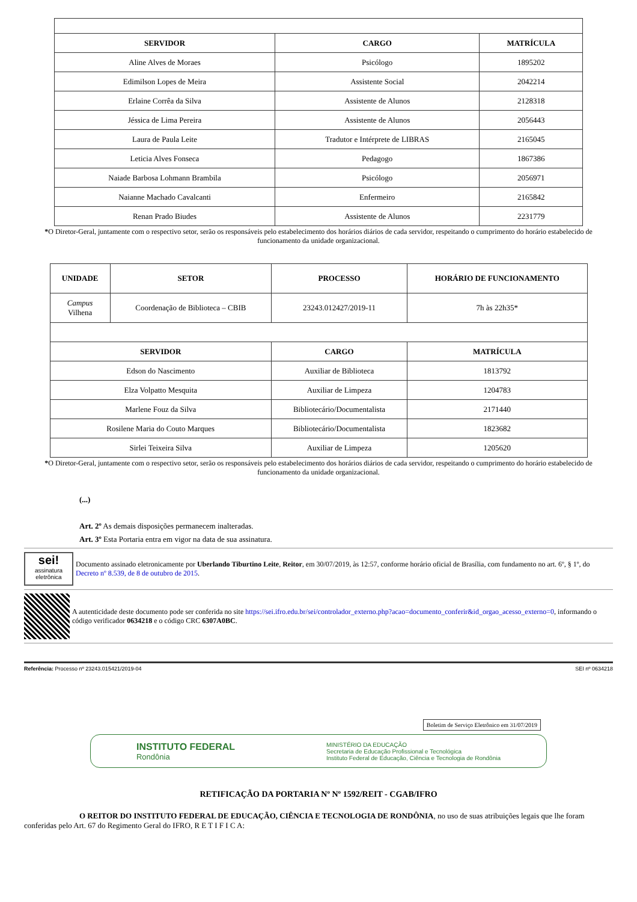| SERVIDOR | CARGO | MATRÍCULA |
| --- | --- | --- |
| Aline Alves de Moraes | Psicólogo | 1895202 |
| Edimilson Lopes de Meira | Assistente Social | 2042214 |
| Erlaine Corrêa da Silva | Assistente de Alunos | 2128318 |
| Jéssica de Lima Pereira | Assistente de Alunos | 2056443 |
| Laura de Paula Leite | Tradutor e Intérprete de LIBRAS | 2165045 |
| Leticia Alves Fonseca | Pedagogo | 1867386 |
| Naiade Barbosa Lohmann Brambila | Psicólogo | 2056971 |
| Naianne Machado Cavalcanti | Enfermeiro | 2165842 |
| Renan Prado Biudes | Assistente de Alunos | 2231779 |
*O Diretor-Geral, juntamente com o respectivo setor, serão os responsáveis pelo estabelecimento dos horários diários de cada servidor, respeitando o cumprimento do horário estabelecido de funcionamento da unidade organizacional.
| UNIDADE | SETOR | PROCESSO | HORÁRIO DE FUNCIONAMENTO |
| --- | --- | --- | --- |
| Campus Vilhena | Coordenação de Biblioteca – CBIB | 23243.012427/2019-11 | 7h às 22h35* |
| SERVIDOR | | CARGO | MATRÍCULA |
| Edson do Nascimento | | Auxiliar de Biblioteca | 1813792 |
| Elza Volpatto Mesquita | | Auxiliar de Limpeza | 1204783 |
| Marlene Fouz da Silva | | Bibliotecário/Documentalista | 2171440 |
| Rosilene Maria do Couto Marques | | Bibliotecário/Documentalista | 1823682 |
| Sirlei Teixeira Silva | | Auxiliar de Limpeza | 1205620 |
*O Diretor-Geral, juntamente com o respectivo setor, serão os responsáveis pelo estabelecimento dos horários diários de cada servidor, respeitando o cumprimento do horário estabelecido de funcionamento da unidade organizacional.
(...)
Art. 2º As demais disposições permanecem inalteradas.
Art. 3º Esta Portaria entra em vigor na data de sua assinatura.
sei!
assinatura eletrônica
Documento assinado eletronicamente por Uberlando Tiburtino Leite, Reitor, em 30/07/2019, às 12:57, conforme horário oficial de Brasília, com fundamento no art. 6º, § 1º, do Decreto nº 8.539, de 8 de outubro de 2015.
A autenticidade deste documento pode ser conferida no site https://sei.ifro.edu.br/sei/controlador_externo.php?acao=documento_conferir&id_orgao_acesso_externo=0, informando o código verificador 0634218 e o código CRC 6307A0BC.
Referência: Processo nº 23243.015421/2019-04 SEI nº 0634218
Boletim de Serviço Eletrônico em 31/07/2019
INSTITUTO FEDERAL
Rondônia
MINISTÉRIO DA EDUCAÇÃO
Secretaria de Educação Profissional e Tecnológica
Instituto Federal de Educação, Ciência e Tecnologia de Rondônia
RETIFICAÇÃO DA PORTARIA Nº Nº 1592/REIT - CGAB/IFRO
O REITOR DO INSTITUTO FEDERAL DE EDUCAÇÃO, CIÊNCIA E TECNOLOGIA DE RONDÔNIA, no uso de suas atribuições legais que lhe foram conferidas pelo Art. 67 do Regimento Geral do IFRO, R E T I F I C A: